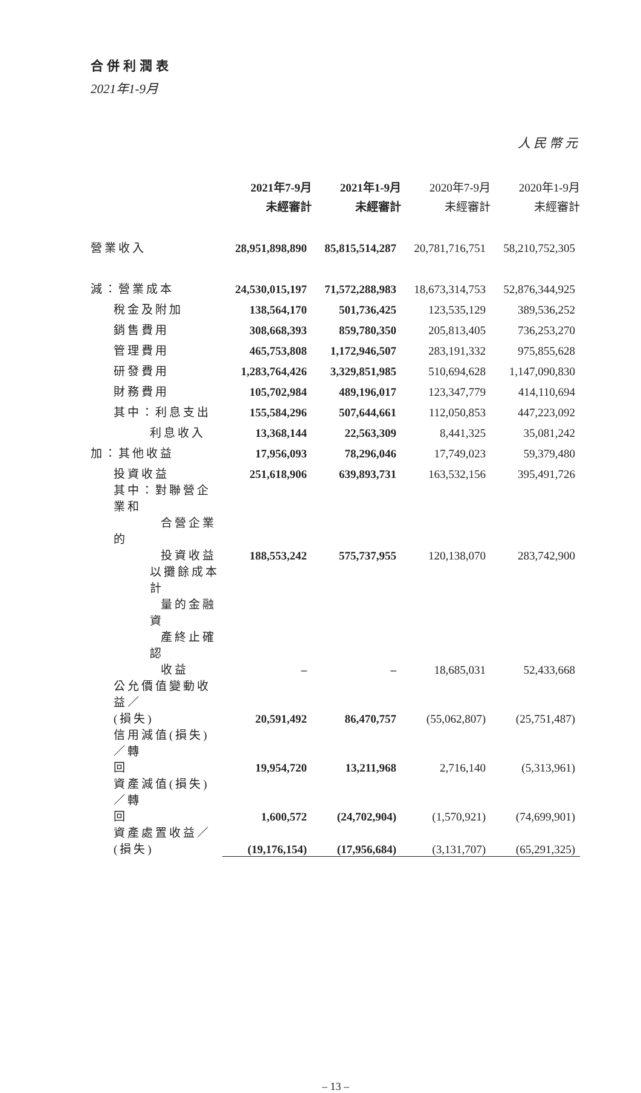合併利潤表
2021年1-9月
人民幣元
| | 2021年7-9月 | 2021年1-9月 | 2020年7-9月 | 2020年1-9月 |
| --- | --- | --- | --- | --- |
| | 未經審計 | 未經審計 | 未經審計 | 未經審計 |
| 營業收入 | 28,951,898,890 | 85,815,514,287 | 20,781,716,751 | 58,210,752,305 |
| 減：營業成本 | 24,530,015,197 | 71,572,288,983 | 18,673,314,753 | 52,876,344,925 |
| 稅金及附加 | 138,564,170 | 501,736,425 | 123,535,129 | 389,536,252 |
| 銷售費用 | 308,668,393 | 859,780,350 | 205,813,405 | 736,253,270 |
| 管理費用 | 465,753,808 | 1,172,946,507 | 283,191,332 | 975,855,628 |
| 研發費用 | 1,283,764,426 | 3,329,851,985 | 510,694,628 | 1,147,090,830 |
| 財務費用 | 105,702,984 | 489,196,017 | 123,347,779 | 414,110,694 |
| 其中：利息支出 | 155,584,296 | 507,644,661 | 112,050,853 | 447,223,092 |
| 利息收入 | 13,368,144 | 22,563,309 | 8,441,325 | 35,081,242 |
| 加：其他收益 | 17,956,093 | 78,296,046 | 17,749,023 | 59,379,480 |
| 投資收益 | 251,618,906 | 639,893,731 | 163,532,156 | 395,491,726 |
| 其中：對聯營企業和 合營企業的 投資收益 | 188,553,242 | 575,737,955 | 120,138,070 | 283,742,900 |
| 以攤餘成本計 量的金融資 產終止確認 收益 | – | – | 18,685,031 | 52,433,668 |
| 公允價值變動收益／ (損失) | 20,591,492 | 86,470,757 | (55,062,807) | (25,751,487) |
| 信用減值(損失)／轉 回 | 19,954,720 | 13,211,968 | 2,716,140 | (5,313,961) |
| 資產減值(損失)／轉 回 | 1,600,572 | (24,702,904) | (1,570,921) | (74,699,901) |
| 資產處置收益／(損失) | (19,176,154) | (17,956,684) | (3,131,707) | (65,291,325) |
– 13 –